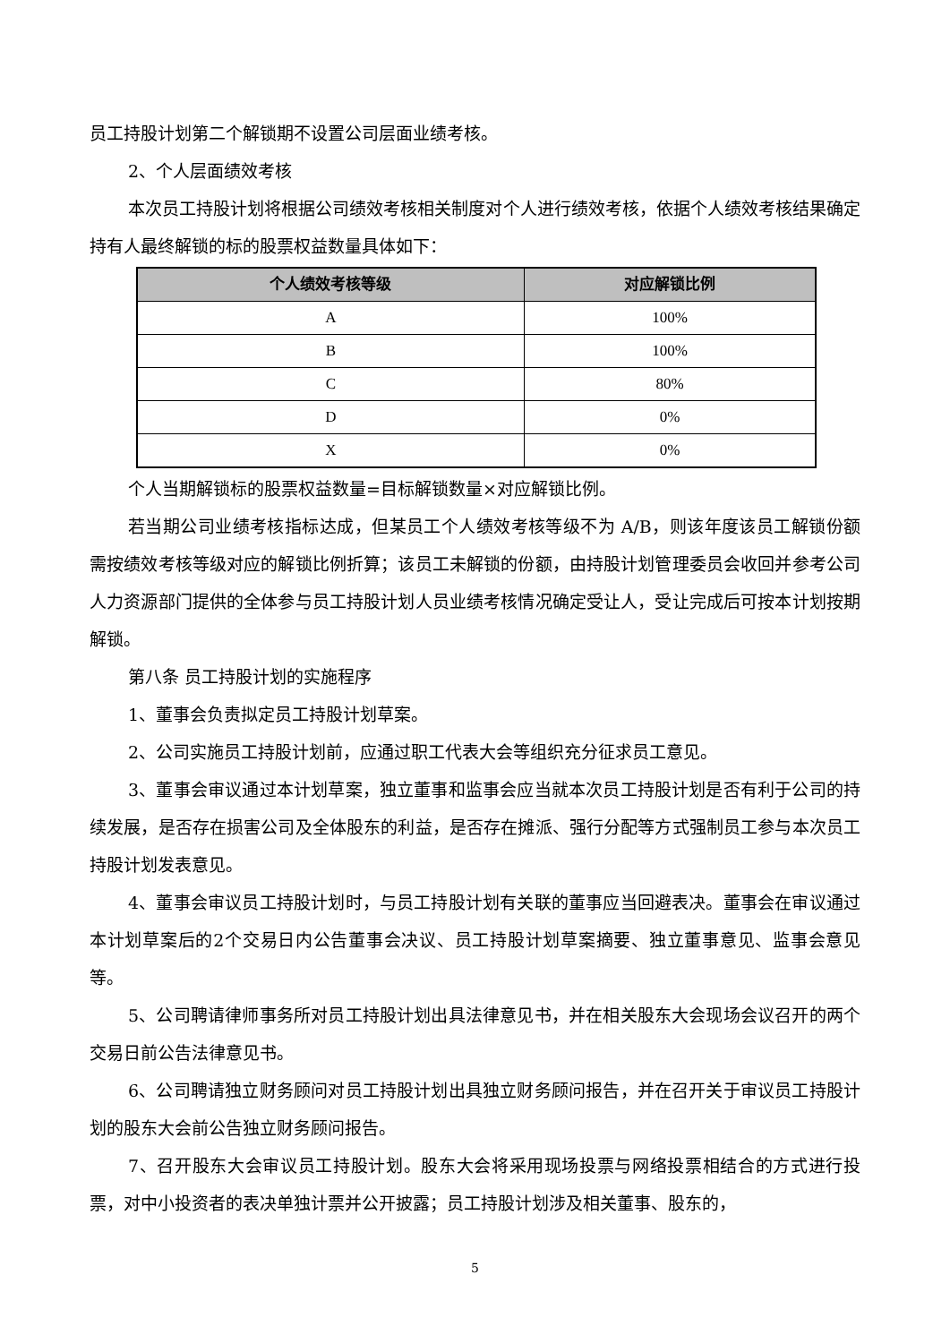员工持股计划第二个解锁期不设置公司层面业绩考核。
2、个人层面绩效考核
本次员工持股计划将根据公司绩效考核相关制度对个人进行绩效考核，依据个人绩效考核结果确定持有人最终解锁的标的股票权益数量具体如下：
| 个人绩效考核等级 | 对应解锁比例 |
| --- | --- |
| A | 100% |
| B | 100% |
| C | 80% |
| D | 0% |
| X | 0% |
个人当期解锁标的股票权益数量=目标解锁数量×对应解锁比例。
若当期公司业绩考核指标达成，但某员工个人绩效考核等级不为 A/B，则该年度该员工解锁份额需按绩效考核等级对应的解锁比例折算；该员工未解锁的份额，由持股计划管理委员会收回并参考公司人力资源部门提供的全体参与员工持股计划人员业绩考核情况确定受让人，受让完成后可按本计划按期解锁。
第八条 员工持股计划的实施程序
1、董事会负责拟定员工持股计划草案。
2、公司实施员工持股计划前，应通过职工代表大会等组织充分征求员工意见。
3、董事会审议通过本计划草案，独立董事和监事会应当就本次员工持股计划是否有利于公司的持续发展，是否存在损害公司及全体股东的利益，是否存在摊派、强行分配等方式强制员工参与本次员工持股计划发表意见。
4、董事会审议员工持股计划时，与员工持股计划有关联的董事应当回避表决。董事会在审议通过本计划草案后的2个交易日内公告董事会决议、员工持股计划草案摘要、独立董事意见、监事会意见等。
5、公司聘请律师事务所对员工持股计划出具法律意见书，并在相关股东大会现场会议召开的两个交易日前公告法律意见书。
6、公司聘请独立财务顾问对员工持股计划出具独立财务顾问报告，并在召开关于审议员工持股计划的股东大会前公告独立财务顾问报告。
7、召开股东大会审议员工持股计划。股东大会将采用现场投票与网络投票相结合的方式进行投票，对中小投资者的表决单独计票并公开披露；员工持股计划涉及相关董事、股东的，
5